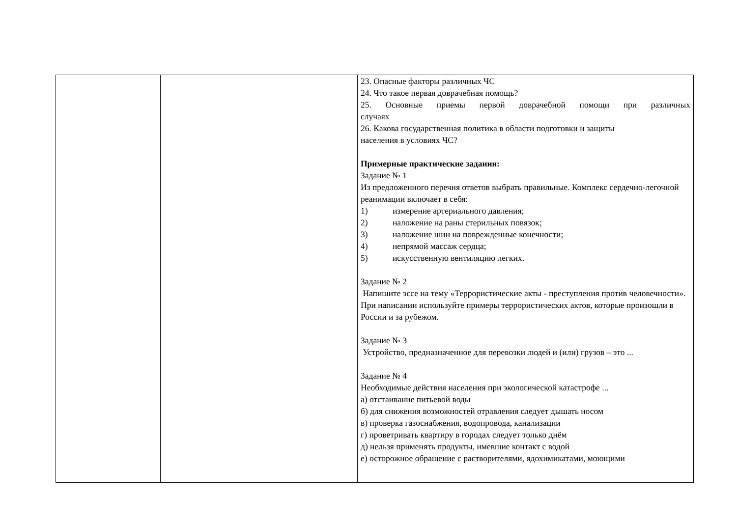| | | 23. Опасные факторы различных ЧС 24. Что такое первая доврачебная помощь? 25. Основные приемы первой доврачебной помощи при различных случаях 26. Какова государственная политика в области подготовки и защиты населения в условиях ЧС? Примерные практические задания: Задание № 1 Из предложенного перечня ответов выбрать правильные. Комплекс сердечно-легочной реанимации включает в себя: 1) измерение артериального давления; 2) наложение на раны стерильных повязок; 3) наложение шин на поврежденные конечности; 4) непрямой массаж сердца; 5) искусственную вентиляцию легких. Задание № 2 Напишите эссе на тему «Террористические акты - преступления против человечности». При написании используйте примеры террористических актов, которые произошли в России и за рубежом. Задание № 3 Устройство, предназначенное для перевозки людей и (или) грузов – это ... Задание № 4 Необходимые действия населения при экологической катастрофе ... а) отстаивание питьевой воды б) для снижения возможностей отравления следует дышать носом в) проверка газоснабжения, водопровода, канализации г) проветривать квартиру в городах следует только днём д) нельзя применять продукты, имевшие контакт с водой е) осторожное обращение с растворителями, ядохимикатами, моющими |